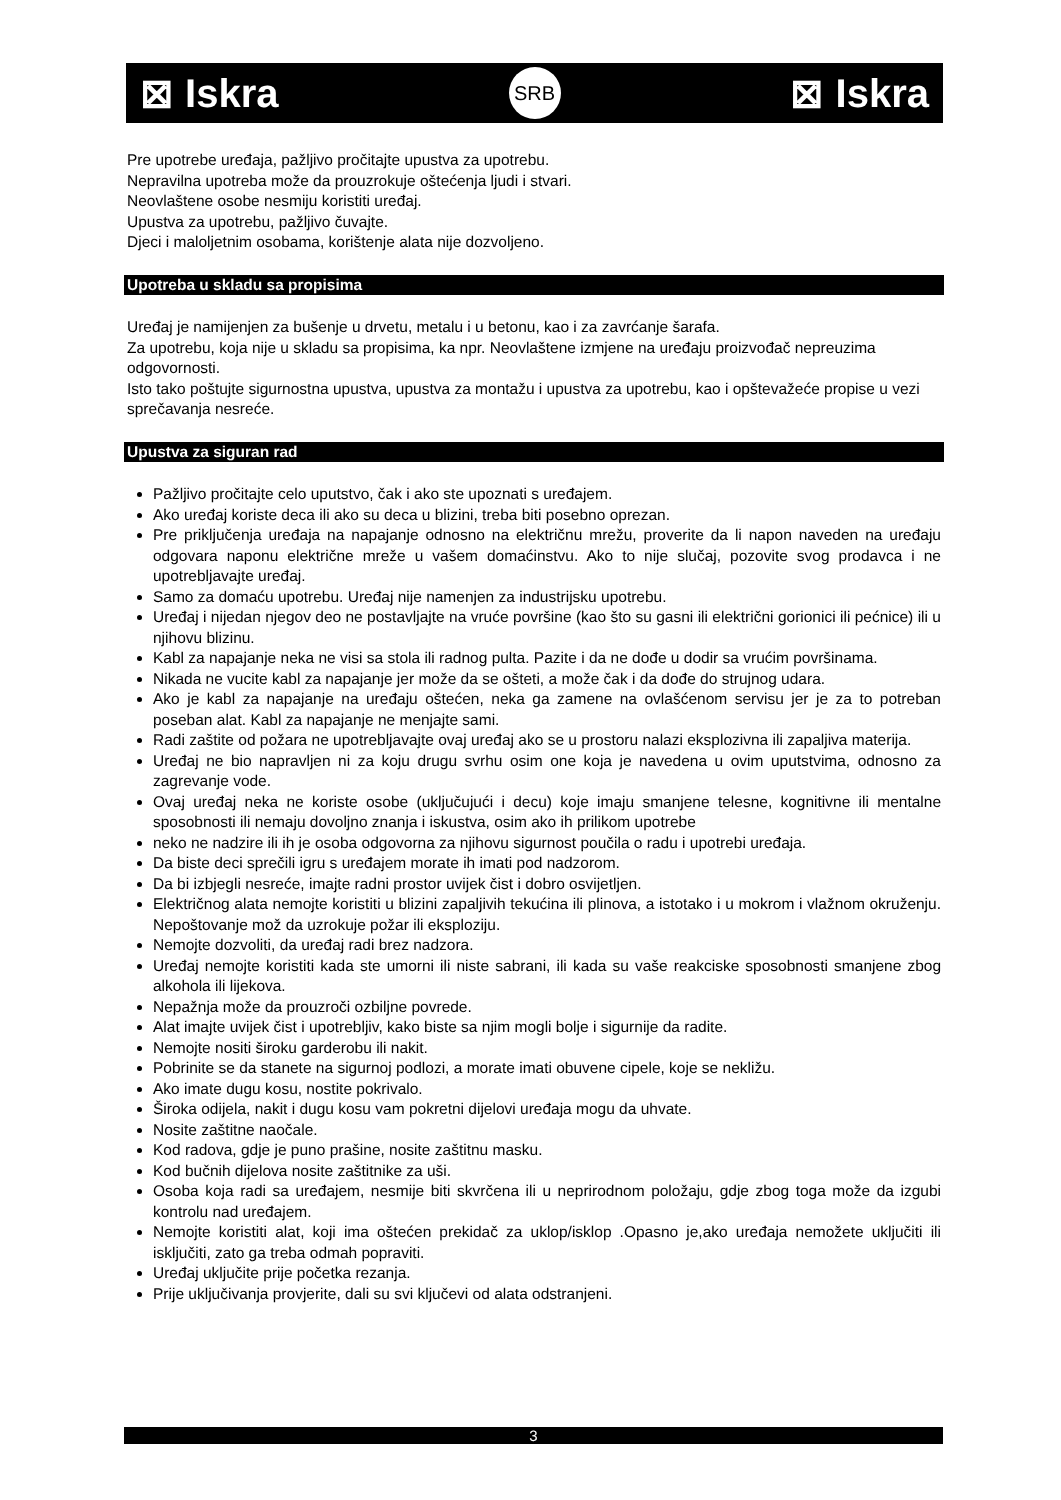⊠ Iskra SRB ⊠ Iskra
Pre upotrebe uređaja, pažljivo pročitajte upustva za upotrebu.
Nepravilna upotreba može da prouzrokuje oštećenja ljudi i stvari.
Neovlaštene osobe nesmiju koristiti uređaj.
Upustva za upotrebu, pažljivo čuvajte.
Djeci i maloljetnim osobama, korištenje alata nije dozvoljeno.
Upotreba u skladu sa propisima
Uređaj je namijenjen za bušenje u drvetu, metalu i u betonu, kao i za zavrćanje šarafa.
Za upotrebu, koja nije u skladu sa propisima, ka npr. Neovlaštene izmjene na uređaju proizvođač nepreuzima odgovornosti.
Isto tako poštujte sigurnostna upustva, upustva za montažu i upustva za upotrebu, kao i opštevažeće propise u vezi sprečavanja nesreće.
Upustva za siguran rad
Pažljivo pročitajte celo uputstvo, čak i ako ste upoznati s uređajem.
Ako uređaj koriste deca ili ako su deca u blizini, treba biti posebno oprezan.
Pre priključenja uređaja na napajanje odnosno na električnu mrežu, proverite da li napon naveden na uređaju odgovara naponu električne mreže u vašem domaćinstvu. Ako to nije slučaj, pozovite svog prodavca i ne upotrebljavajte uređaj.
Samo za domaću upotrebu. Uređaj nije namenjen za industrijsku upotrebu.
Uređaj i nijedan njegov deo ne postavljajte na vruće površine (kao što su gasni ili električni gorionici ili pećnice) ili u njihovu blizinu.
Kabl za napajanje neka ne visi sa stola ili radnog pulta. Pazite i da ne dođe u dodir sa vrućim površinama.
Nikada ne vucite kabl za napajanje jer može da se ošteti, a može čak i da dođe do strujnog udara.
Ako je kabl za napajanje na uređaju oštećen, neka ga zamene na ovlašćenom servisu jer je za to potreban poseban alat. Kabl za napajanje ne menjajte sami.
Radi zaštite od požara ne upotrebljavajte ovaj uređaj ako se u prostoru nalazi eksplozivna ili zapaljiva materija.
Uređaj ne bio napravljen ni za koju drugu svrhu osim one koja je navedena u ovim uputstvima, odnosno za zagrevanje vode.
Ovaj uređaj neka ne koriste osobe (uključujući i decu) koje imaju smanjene telesne, kognitivne ili mentalne sposobnosti ili nemaju dovoljno znanja i iskustva, osim ako ih prilikom upotrebe
neko ne nadzire ili ih je osoba odgovorna za njihovu sigurnost poučila o radu i upotrebi uređaja.
Da biste deci sprečili igru s uređajem morate ih imati pod nadzorom.
Da bi izbjegli nesreće, imajte radni prostor uvijek čist i dobro osvijetljen.
Električnog alata nemojte koristiti u blizini zapaljivih tekućina ili plinova, a istotako i u mokrom i vlažnom okruženju. Nepoštovanje mož da uzrokuje požar ili eksploziju.
Nemojte dozvoliti, da uređaj radi brez nadzora.
Uređaj nemojte koristiti kada ste umorni ili niste sabrani, ili kada su vaše reakciske sposobnosti smanjene zbog alkohola ili lijekova.
Nepažnja može da prouzroči ozbiljne povrede.
Alat imajte uvijek čist i upotrebljiv, kako biste sa njim mogli bolje i sigurnije da radite.
Nemojte nositi široku garderobu ili nakit.
Pobrinite se da stanete na sigurnoj podlozi, a morate imati obuvene cipele, koje se nekližu.
Ako imate dugu kosu, nostite pokrivalo.
Široka odijela, nakit i dugu kosu vam pokretni dijelovi uređaja mogu da uhvate.
Nosite zaštitne naočale.
Kod radova, gdje je puno prašine, nosite zaštitnu masku.
Kod bučnih dijelova nosite zaštitnike za uši.
Osoba koja radi sa uređajem, nesmije biti skvrčena ili u neprirodnom položaju, gdje zbog toga može da izgubi kontrolu nad uređajem.
Nemojte koristiti alat, koji ima oštećen prekidač za uklop/isklop .Opasno je,ako uređaja nemožete uključiti ili isključiti, zato ga treba odmah popraviti.
Uređaj uključite prije početka rezanja.
Prije uključivanja provjerite, dali su svi ključevi od alata odstranjeni.
3